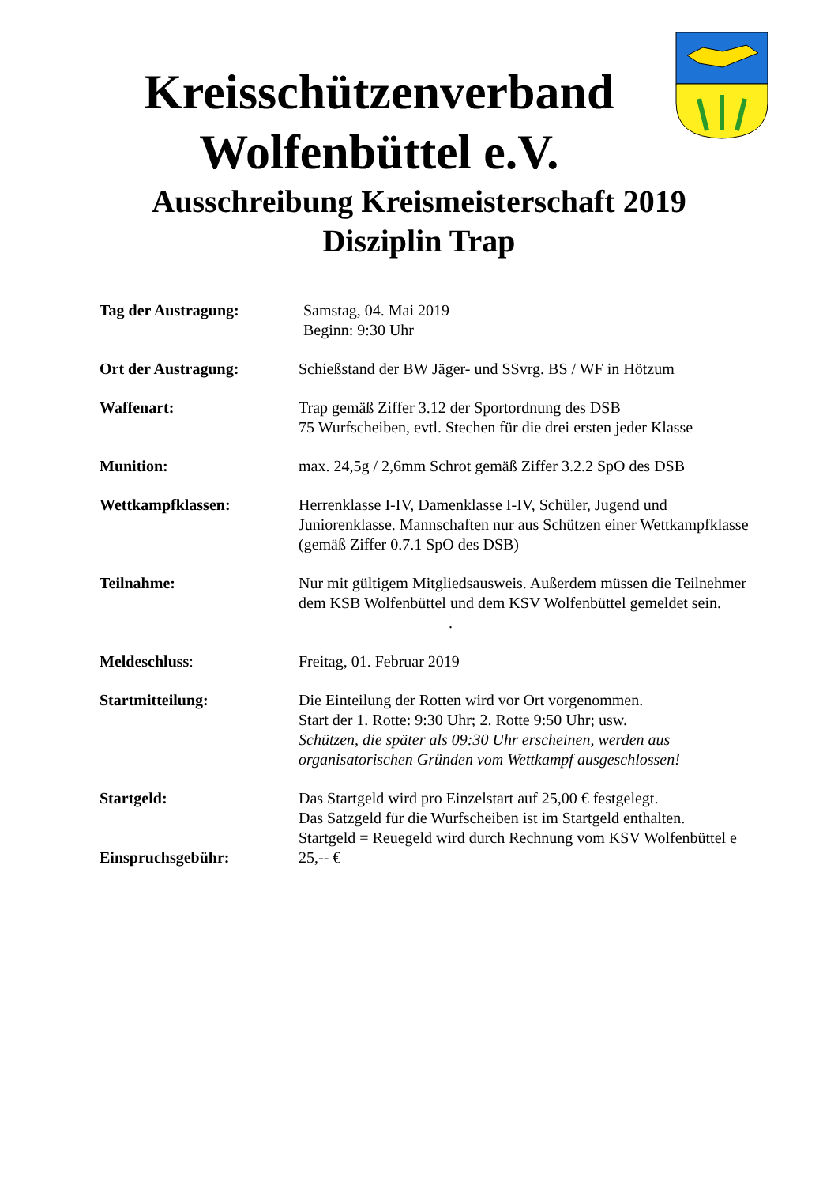Kreisschützenverband
Wolfenbüttel e.V.
Ausschreibung Kreismeisterschaft 2019
Disziplin Trap
Tag der Austragung: Samstag, 04. Mai 2019
Beginn: 9:30 Uhr
Ort der Austragung: Schießstand der BW Jäger- und SSvrg. BS / WF in Hötzum
Waffenart: Trap gemäß Ziffer 3.12 der Sportordnung des DSB
75 Wurfscheiben, evtl. Stechen für die drei ersten jeder Klasse
Munition: max. 24,5g / 2,6mm Schrot gemäß Ziffer 3.2.2 SpO des DSB
Wettkampfklassen: Herrenklasse I-IV, Damenklasse I-IV, Schüler, Jugend und Juniorenklasse. Mannschaften nur aus Schützen einer Wettkampfklasse (gemäß Ziffer 0.7.1 SpO des DSB)
Teilnahme: Nur mit gültigem Mitgliedsausweis. Außerdem müssen die Teilnehmer dem KSB Wolfenbüttel und dem KSV Wolfenbüttel gemeldet sein.
.
Meldeschluss: Freitag, 01. Februar 2019
Startmitteilung: Die Einteilung der Rotten wird vor Ort vorgenommen.
Start der 1. Rotte: 9:30 Uhr; 2. Rotte 9:50 Uhr; usw.
Schützen, die später als 09:30 Uhr erscheinen, werden aus organisatorischen Gründen vom Wettkampf ausgeschlossen!
Startgeld: Das Startgeld wird pro Einzelstart auf 25,00 € festgelegt.
Das Satzgeld für die Wurfscheiben ist im Startgeld enthalten.
Startgeld = Reuegeld wird durch Rechnung vom KSV Wolfenbüttel e
Einspruchsgebühr: 25,-- €